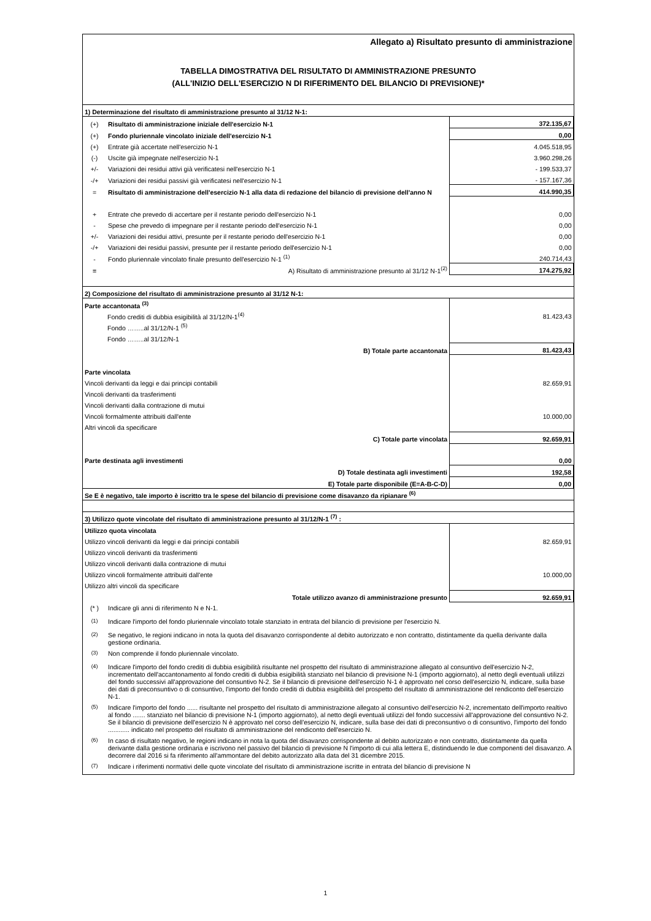Allegato a) Risultato presunto di amministrazione
TABELLA DIMOSTRATIVA DEL RISULTATO DI AMMINISTRAZIONE PRESUNTO
(ALL'INIZIO DELL'ESERCIZIO N DI RIFERIMENTO DEL BILANCIO DI PREVISIONE)*
| 1) Determinazione del risultato di amministrazione presunto al 31/12 N-1: | | |
| (+) | Risultato di amministrazione iniziale dell'esercizio N-1 | 372.135,67 |
| (+) | Fondo pluriennale vincolato iniziale dell'esercizio N-1 | 0,00 |
| (+) | Entrate già accertate nell'esercizio N-1 | 4.045.518,95 |
| (-) | Uscite già impegnate nell'esercizio N-1 | 3.960.298,26 |
| +/- | Variazioni dei residui attivi già verificatesi nell'esercizio N-1 | - 199.533,37 |
| -/+ | Variazioni dei residui passivi già verificatesi nell'esercizio N-1 | - 157.167,36 |
| = | Risultato di amministrazione dell'esercizio N-1 alla data di redazione del bilancio di previsione dell'anno N | 414.990,35 |
| + | Entrate che prevedo di accertare per il restante periodo dell'esercizio N-1 | 0,00 |
| - | Spese che prevedo di impegnare per il restante periodo dell'esercizio N-1 | 0,00 |
| +/- | Variazioni dei residui attivi, presunte per il restante periodo dell'esercizio N-1 | 0,00 |
| -/+ | Variazioni dei residui passivi, presunte per il restante periodo dell'esercizio N-1 | 0,00 |
| - | Fondo pluriennale vincolato finale presunto dell'esercizio N-1 <sup>(1)</sup> | 240.714,43 |
| = | A) Risultato di amministrazione presunto al 31/12 N-1<sup>(2)</sup> | 174.275,92 |
| 2) Composizione del risultato di amministrazione presunto al 31/12 N-1: | | |
| Parte accantonata <sup>(3)</sup> | | |
| Fondo crediti di dubbia esigibilità al 31/12/N-1<sup>(4)</sup> | | 81.423,43 |
| Fondo ……..al 31/12/N-1 <sup>(5)</sup> | | |
| Fondo ……..al 31/12/N-1 | | |
| B) Totale parte accantonata | | 81.423,43 |
| Parte vincolata | | |
| Vincoli derivanti da leggi e dai principi contabili | | 82.659,91 |
| Vincoli derivanti da trasferimenti | | |
| Vincoli derivanti dalla contrazione di mutui | | |
| Vincoli formalmente attribuiti dall'ente | | 10.000,00 |
| Altri vincoli da specificare | | |
| C) Totale parte vincolata | | 92.659,91 |
| Parte destinata agli investimenti | | 0,00 |
| D) Totale destinata agli investimenti | | 192,58 |
| E) Totale parte disponibile (E=A-B-C-D) | | 0,00 |
| Se E è negativo, tale importo è iscritto tra le spese del bilancio di previsione come disavanzo da ripianare <sup>(6)</sup> | | |
| 3) Utilizzo quote vincolate del risultato di amministrazione presunto al 31/12/N-1 <sup>(7)</sup> : | | |
| Utilizzo quota vincolata | | |
| Utilizzo vincoli derivanti da leggi e dai principi contabili | | 82.659,91 |
| Utilizzo vincoli derivanti da trasferimenti | | |
| Utilizzo vincoli derivanti dalla contrazione di mutui | | |
| Utilizzo vincoli formalmente attribuiti dall'ente | | 10.000,00 |
| Utilizzo altri vincoli da specificare | | |
| Totale utilizzo avanzo di amministrazione presunto | | 92.659,91 |
| (* ) | Indicare gli anni di riferimento N e N-1. |
| <sup>(1)</sup> | Indicare l'importo del fondo pluriennale vincolato totale stanziato in entrata del bilancio di previsione per l'esercizio N. |
| <sup>(2)</sup> | Se negativo, le regioni indicano in nota la quota del disavanzo corrispondente al debito autorizzato e non contratto, distintamente da quella derivante dalla gestione ordinaria. |
| <sup>(3)</sup> | Non comprende il fondo pluriennale vincolato. |
| <sup>(4)</sup> | Indicare l'importo del fondo crediti di dubbia esigibilità risultante nel prospetto del risultato di amministrazione allegato al consuntivo dell'esercizio N-2, incrementato dell'accantonamento al fondo crediti di dubbia esigibilità stanziato nel bilancio di previsione N-1 (importo aggiornato), al netto degli eventuali utilizzi del fondo successivi all'approvazione del consuntivo N-2. Se il bilancio di previsione dell'esercizio N-1 è approvato nel corso dell'esercizio N, indicare, sulla base dei dati di preconsuntivo o di consuntivo, l'importo del fondo crediti di dubbia esigibilità del prospetto del risultato di amministrazione del rendiconto dell'esercizio N-1. |
| <sup>(5)</sup> | Indicare l'importo del fondo ...... risultante nel prospetto del risultato di amministrazione allegato al consuntivo dell'esercizio N-2, incrementato dell'importo realtivo al fondo ....... stanziato nel bilancio di previsione N-1 (importo aggiornato), al netto degli eventuali utilizzi del fondo successivi all'approvazione del consuntivo N-2. Se il bilancio di previsione dell'esercizio N è approvato nel corso dell'esercizio N, indicare, sulla base dei dati di preconsuntivo o di consuntivo, l'importo del fondo ............ indicato nel prospetto del risultato di amministrazione del rendiconto dell'esercizio N. |
| <sup>(6)</sup> | In caso di risultato negativo, le regioni indicano in nota la quota del disavanzo corrispondente al debito autorizzato e non contratto, distintamente da quella derivante dalla gestione ordinaria e iscrivono nel passivo del bilancio di previsione N l'importo di cui alla lettera E, distinduendo le due componenti del disavanzo. A decorrere dal 2016 si fa riferimento all'ammontare del debito autorizzato alla data del 31 dicembre 2015. |
| <sup>(7)</sup> | Indicare i riferimenti normativi delle quote vincolate del risultato di amministrazione iscritte in entrata del bilancio di previsione N |
1